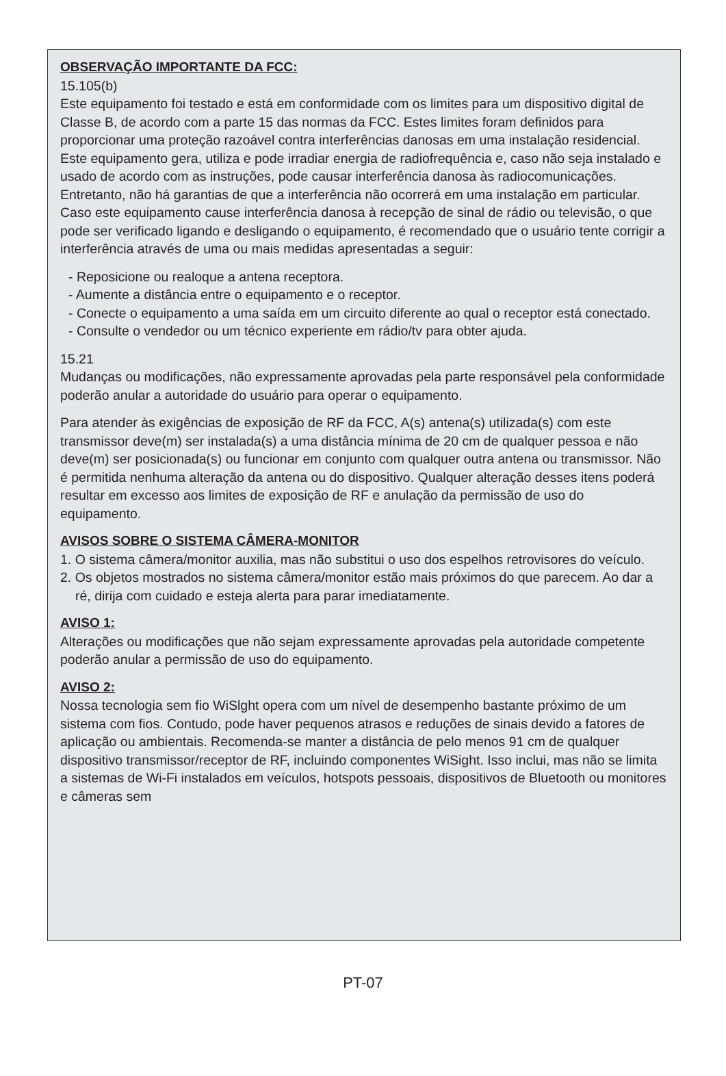OBSERVAÇÃO IMPORTANTE DA FCC:
15.105(b)
Este equipamento foi testado e está em conformidade com os limites para um dispositivo digital de Classe B, de acordo com a parte 15 das normas da FCC. Estes limites foram definidos para proporcionar uma proteção razoável contra interferências danosas em uma instalação residencial. Este equipamento gera, utiliza e pode irradiar energia de radiofrequência e, caso não seja instalado e usado de acordo com as instruções, pode causar interferência danosa às radiocomunicações. Entretanto, não há garantias de que a interferência não ocorrerá em uma instalação em particular. Caso este equipamento cause interferência danosa à recepção de sinal de rádio ou televisão, o que pode ser verificado ligando e desligando o equipamento, é recomendado que o usuário tente corrigir a interferência através de uma ou mais medidas apresentadas a seguir:
- Reposicione ou realoque a antena receptora.
- Aumente a distância entre o equipamento e o receptor.
- Conecte o equipamento a uma saída em um circuito diferente ao qual o receptor está conectado.
- Consulte o vendedor ou um técnico experiente em rádio/tv para obter ajuda.
15.21
Mudanças ou modificações, não expressamente aprovadas pela parte responsável pela conformidade poderão anular a autoridade do usuário para operar o equipamento.
Para atender às exigências de exposição de RF da FCC, A(s) antena(s) utilizada(s) com este transmissor deve(m) ser instalada(s) a uma distância mínima de 20 cm de qualquer pessoa e não deve(m) ser posicionada(s) ou funcionar em conjunto com qualquer outra antena ou transmissor. Não é permitida nenhuma alteração da antena ou do dispositivo. Qualquer alteração desses itens poderá resultar em excesso aos limites de exposição de RF e anulação da permissão de uso do equipamento.
AVISOS SOBRE O SISTEMA CÂMERA-MONITOR
1. O sistema câmera/monitor auxilia, mas não substitui o uso dos espelhos retrovisores do veículo.
2. Os objetos mostrados no sistema câmera/monitor estão mais próximos do que parecem. Ao dar a ré, dirija com cuidado e esteja alerta para parar imediatamente.
AVISO 1:
Alterações ou modificações que não sejam expressamente aprovadas pela autoridade competente poderão anular a permissão de uso do equipamento.
AVISO 2:
Nossa tecnologia sem fio WiSlght opera com um nível de desempenho bastante próximo de um sistema com fios. Contudo, pode haver pequenos atrasos e reduções de sinais devido a fatores de aplicação ou ambientais. Recomenda-se manter a distância de pelo menos 91 cm de qualquer dispositivo transmissor/receptor de RF, incluindo componentes WiSight. Isso inclui, mas não se limita a sistemas de Wi-Fi instalados em veículos, hotspots pessoais, dispositivos de Bluetooth ou monitores e câmeras sem
PT-07